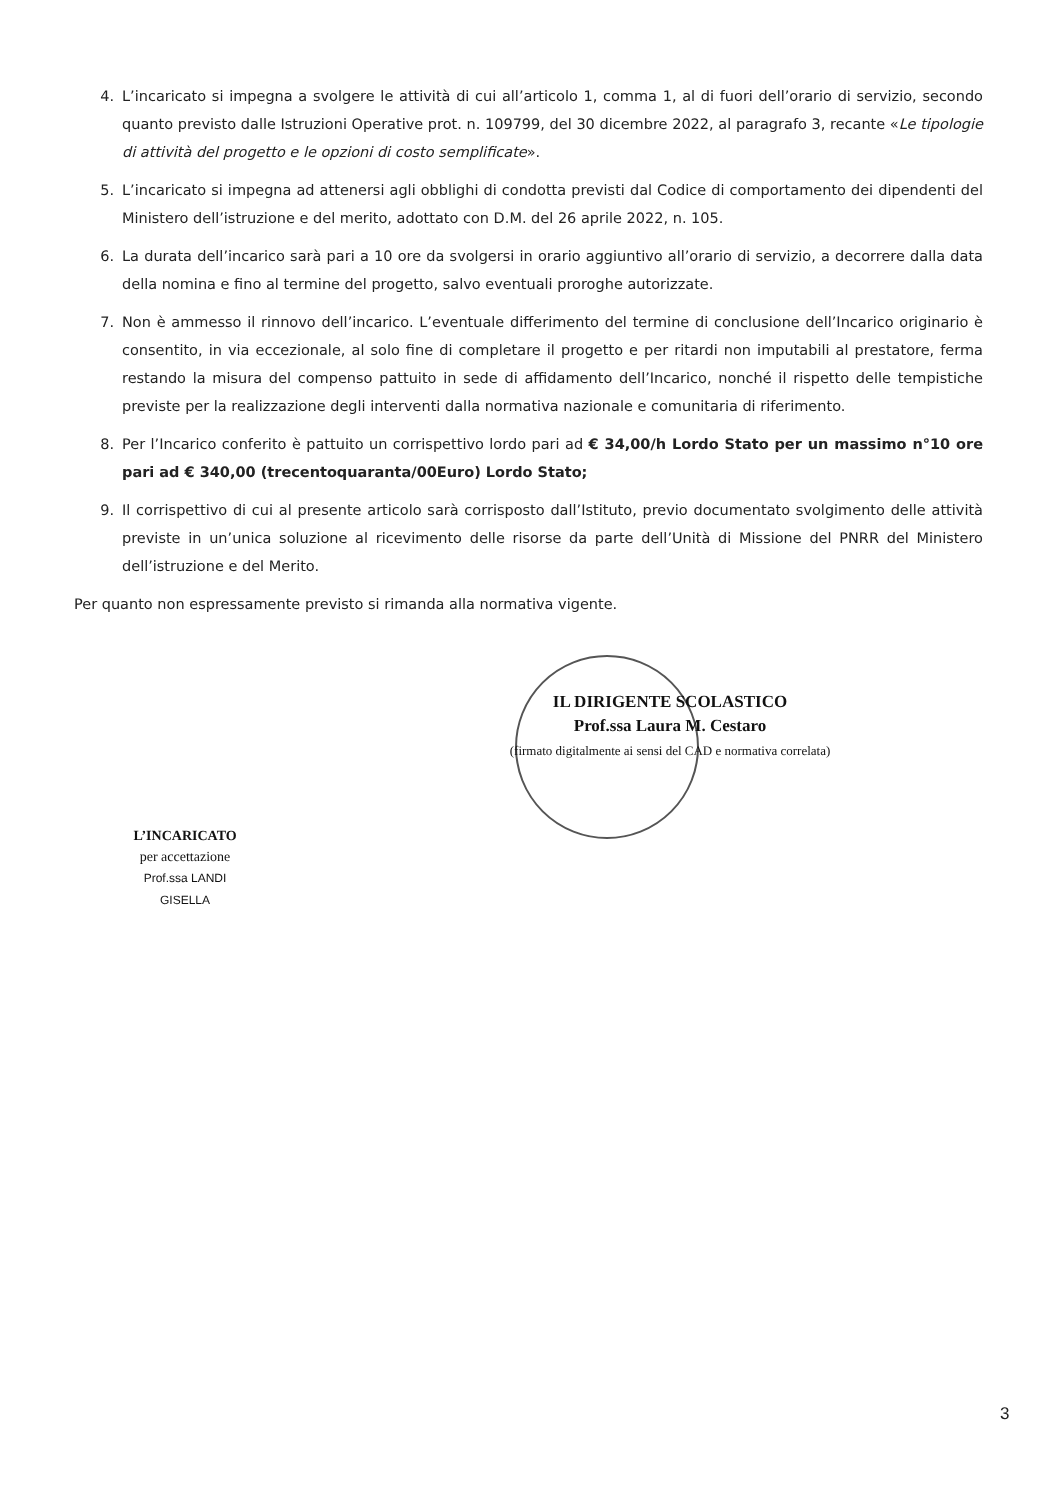4. L’incaricato si impegna a svolgere le attività di cui all’articolo 1, comma 1, al di fuori dell’orario di servizio, secondo quanto previsto dalle Istruzioni Operative prot. n. 109799, del 30 dicembre 2022, al paragrafo 3, recante «Le tipologie di attività del progetto e le opzioni di costo semplificate».
5. L’incaricato si impegna ad attenersi agli obblighi di condotta previsti dal Codice di comportamento dei dipendenti del Ministero dell’istruzione e del merito, adottato con D.M. del 26 aprile 2022, n. 105.
6. La durata dell’incarico sarà pari a 10 ore da svolgersi in orario aggiuntivo all’orario di servizio, a decorrere dalla data della nomina e fino al termine del progetto, salvo eventuali proroghe autorizzate.
7. Non è ammesso il rinnovo dell’incarico. L’eventuale differimento del termine di conclusione dell’Incarico originario è consentito, in via eccezionale, al solo fine di completare il progetto e per ritardi non imputabili al prestatore, ferma restando la misura del compenso pattuito in sede di affidamento dell’Incarico, nonché il rispetto delle tempistiche previste per la realizzazione degli interventi dalla normativa nazionale e comunitaria di riferimento.
8. Per l’Incarico conferito è pattuito un corrispettivo lordo pari ad € 34,00/h Lordo Stato per un massimo n°10 ore pari ad € 340,00 (trecentoquaranta/00Euro) Lordo Stato;
9. Il corrispettivo di cui al presente articolo sarà corrisposto dall’Istituto, previo documentato svolgimento delle attività previste in un’unica soluzione al ricevimento delle risorse da parte dell’Unità di Missione del PNRR del Ministero dell’istruzione e del Merito.
Per quanto non espressamente previsto si rimanda alla normativa vigente.
IL DIRIGENTE SCOLASTICO
Prof.ssa Laura M. Cestaro
(firmato digitalmente ai sensi del CAD e normativa correlata)
L’INCARICATO
per accettazione
Prof.ssa LANDI GISELLA
3